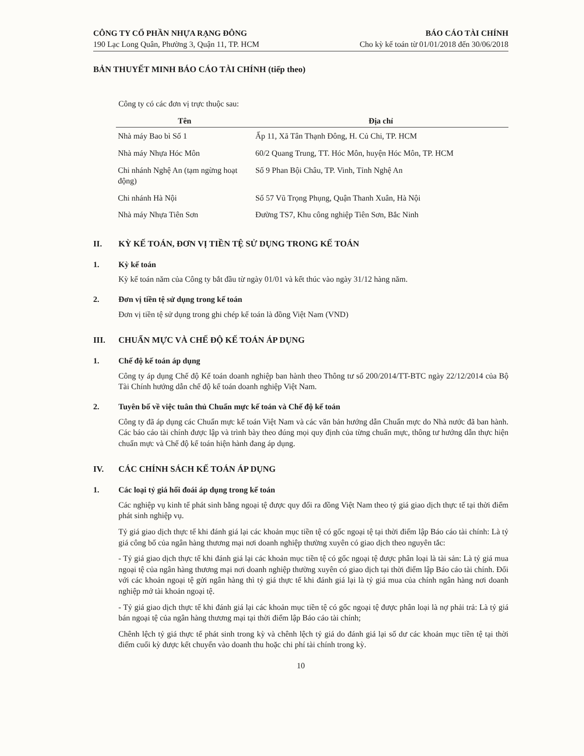CÔNG TY CỔ PHẦN NHỰA RẠNG ĐÔNG
190 Lạc Long Quân, Phường 3, Quận 11, TP. HCM
BÁO CÁO TÀI CHÍNH
Cho kỳ kế toán từ 01/01/2018 đến 30/06/2018
BẢN THUYẾT MINH BÁO CÁO TÀI CHÍNH (tiếp theo)
Công ty có các đơn vị trực thuộc sau:
| Tên | Địa chỉ |
| --- | --- |
| Nhà máy Bao bì Số 1 | Ấp 11, Xã Tân Thạnh Đông, H. Củ Chi, TP. HCM |
| Nhà máy Nhựa Hóc Môn | 60/2 Quang Trung, TT. Hóc Môn, huyện Hóc Môn, TP. HCM |
| Chi nhánh Nghệ An (tạm ngừng hoạt động) | Số 9 Phan Bội Châu, TP. Vinh, Tỉnh Nghệ An |
| Chi nhánh Hà Nội | Số 57 Vũ Trọng Phụng, Quận Thanh Xuân, Hà Nội |
| Nhà máy Nhựa Tiên Sơn | Đường TS7, Khu công nghiệp Tiên Sơn, Bắc Ninh |
II. KỲ KẾ TOÁN, ĐƠN VỊ TIỀN TỆ SỬ DỤNG TRONG KẾ TOÁN
1. Kỳ kế toán
Kỳ kế toán năm của Công ty bắt đầu từ ngày 01/01 và kết thúc vào ngày 31/12 hàng năm.
2. Đơn vị tiền tệ sử dụng trong kế toán
Đơn vị tiền tệ sử dụng trong ghi chép kế toán là đồng Việt Nam (VND)
III. CHUẨN MỰC VÀ CHẾ ĐỘ KẾ TOÁN ÁP DỤNG
1. Chế độ kế toán áp dụng
Công ty áp dụng Chế độ Kế toán doanh nghiệp ban hành theo Thông tư số 200/2014/TT-BTC ngày 22/12/2014 của Bộ Tài Chính hướng dẫn chế độ kế toán doanh nghiệp Việt Nam.
2. Tuyên bố về việc tuân thủ Chuẩn mực kế toán và Chế độ kế toán
Công ty đã áp dụng các Chuẩn mực kế toán Việt Nam và các văn bản hướng dẫn Chuẩn mực do Nhà nước đã ban hành. Các báo cáo tài chính được lập và trình bày theo đúng mọi quy định của từng chuẩn mực, thông tư hướng dẫn thực hiện chuẩn mực và Chế độ kế toán hiện hành đang áp dụng.
IV. CÁC CHÍNH SÁCH KẾ TOÁN ÁP DỤNG
1. Các loại tỷ giá hối đoái áp dụng trong kế toán
Các nghiệp vụ kinh tế phát sinh bằng ngoại tệ được quy đổi ra đồng Việt Nam theo tỷ giá giao dịch thực tế tại thời điểm phát sinh nghiệp vụ.
Tỷ giá giao dịch thực tế khi đánh giá lại các khoản mục tiền tệ có gốc ngoại tệ tại thời điểm lập Báo cáo tài chính: Là tỷ giá công bố của ngân hàng thương mại nơi doanh nghiệp thường xuyên có giao dịch theo nguyên tắc:
- Tỷ giá giao dịch thực tế khi đánh giá lại các khoản mục tiền tệ có gốc ngoại tệ được phân loại là tài sản: Là tỷ giá mua ngoại tệ của ngân hàng thương mại nơi doanh nghiệp thường xuyên có giao dịch tại thời điểm lập Báo cáo tài chính. Đối với các khoản ngoại tệ gửi ngân hàng thì tỷ giá thực tế khi đánh giá lại là tỷ giá mua của chính ngân hàng nơi doanh nghiệp mở tài khoản ngoại tệ.
- Tỷ giá giao dịch thực tế khi đánh giá lại các khoản mục tiền tệ có gốc ngoại tệ được phân loại là nợ phải trả: Là tỷ giá bán ngoại tệ của ngân hàng thương mại tại thời điểm lập Báo cáo tài chính;
Chênh lệch tỷ giá thực tế phát sinh trong kỳ và chênh lệch tỷ giá do đánh giá lại số dư các khoản mục tiền tệ tại thời điểm cuối kỳ được kết chuyển vào doanh thu hoặc chi phí tài chính trong kỳ.
10